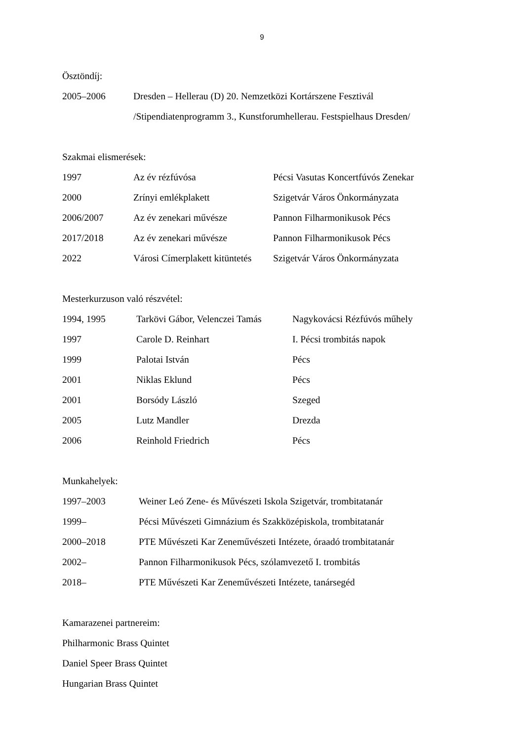9
Ösztöndíj:
| 2005–2006 | Dresden – Hellerau (D) 20. Nemzetközi Kortárszene Fesztivál |
| | /Stipendiatenprogramm 3., Kunstforumhellerau. Festspielhaus Dresden/ |
Szakmai elismerések:
| 1997 | Az év rézfúvósa | Pécsi Vasutas Koncertfúvós Zenekar |
| 2000 | Zrínyi emlékplakett | Szigetvár Város Önkormányzata |
| 2006/2007 | Az év zenekari művésze | Pannon Filharmonikusok Pécs |
| 2017/2018 | Az év zenekari művésze | Pannon Filharmonikusok Pécs |
| 2022 | Városi Címerplakett kitüntetés | Szigetvár Város Önkormányzata |
Mesterkurzuson való részvétel:
| 1994, 1995 | Tarkövi Gábor, Velenczei Tamás | Nagykovácsi Rézfúvós műhely |
| 1997 | Carole D. Reinhart | I. Pécsi trombitás napok |
| 1999 | Palotai István | Pécs |
| 2001 | Niklas Eklund | Pécs |
| 2001 | Borsódy László | Szeged |
| 2005 | Lutz Mandler | Drezda |
| 2006 | Reinhold Friedrich | Pécs |
Munkahelyek:
| 1997–2003 | Weiner Leó Zene- és Művészeti Iskola Szigetvár, trombitatanár |
| 1999– | Pécsi Művészeti Gimnázium és Szakközépiskola, trombitatanár |
| 2000–2018 | PTE Művészeti Kar Zeneművészeti Intézete, óraadó trombitatanár |
| 2002– | Pannon Filharmonikusok Pécs, szólamvezető I. trombitás |
| 2018– | PTE Művészeti Kar Zeneművészeti Intézete, tanársegéd |
Kamarazenei partnereim:
Philharmonic Brass Quintet
Daniel Speer Brass Quintet
Hungarian Brass Quintet